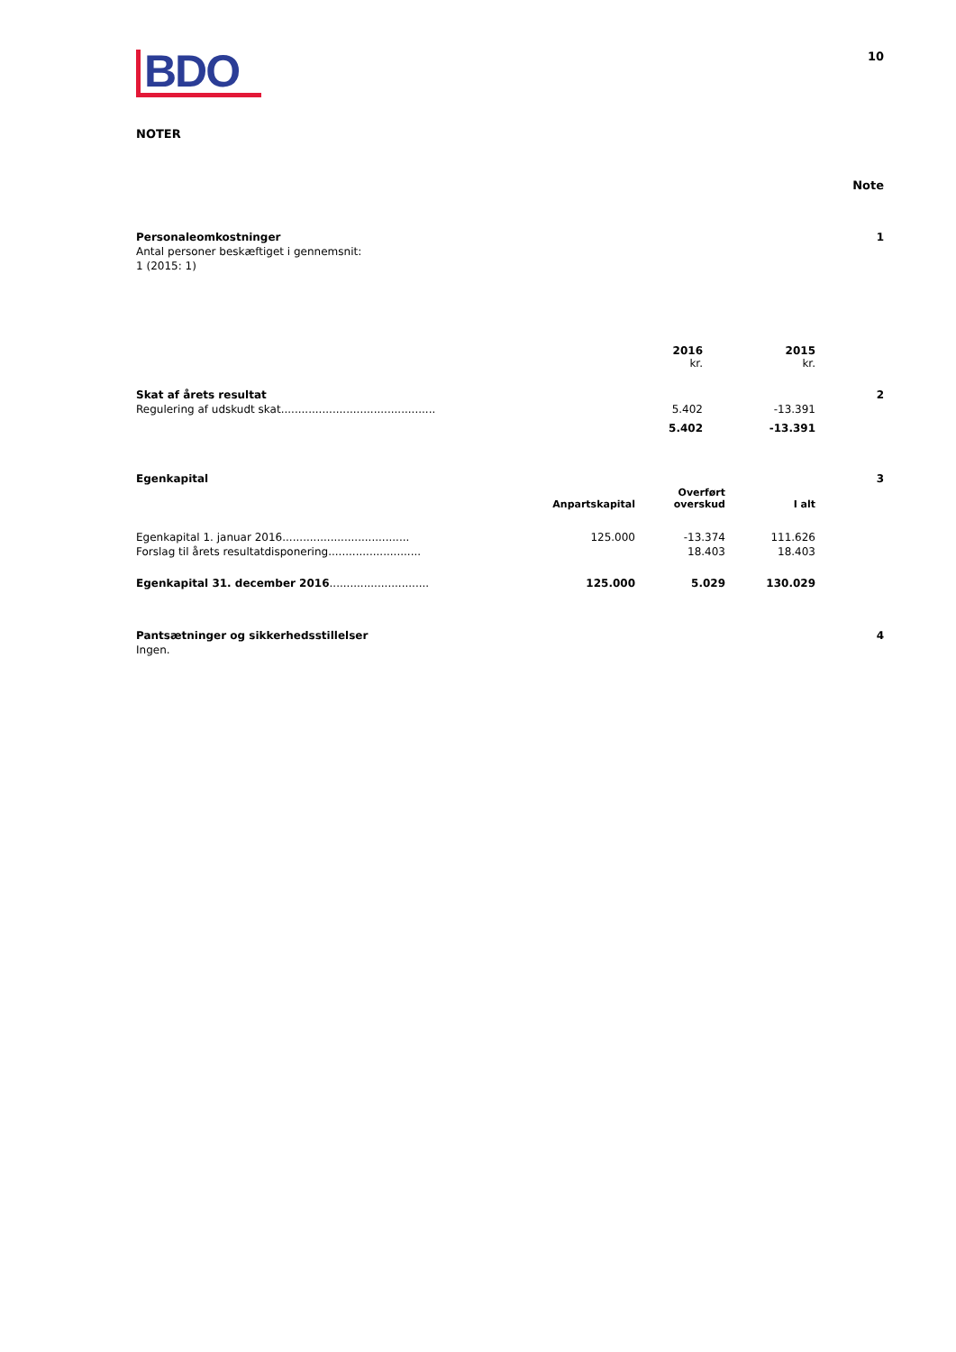BDO
10
NOTER
Note
| Personaleomkostninger | 1 |
| Antal personer beskæftiget i gennemsnit: | |
| 1 (2015: 1) | |
| | 2016 kr. | 2015 kr. | |
| Skat af årets resultat | | | 2 |
| Regulering af udskudt skat............................................. | 5.402 | -13.391 | |
| | 5.402 | -13.391 | |
| Egenkapital | | | | 3 |
| | Anpartskapital | Overført overskud | I alt | |
| Egenkapital 1. januar 2016..................................... | 125.000 | -13.374 | 111.626 | |
| Forslag til årets resultatdisponering........................... | | 18.403 | 18.403 | |
| Egenkapital 31. december 2016 ............................. | 125.000 | 5.029 | 130.029 | |
| Pantsætninger og sikkerhedsstillelser | 4 |
| Ingen. | |